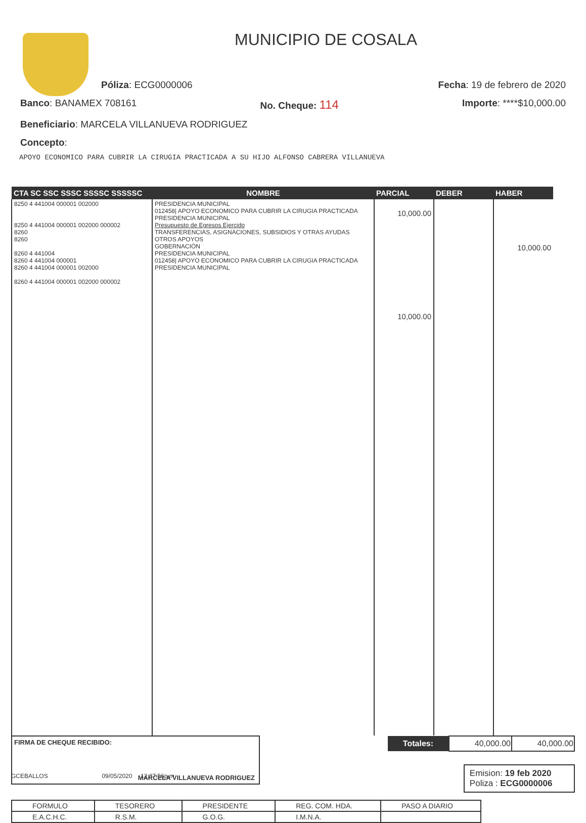MUNICIPIO DE COSALA
Póliza: ECG0000006 Fecha: 19 de febrero de 2020
Banco: BANAMEX 708161 No. Cheque: 114 Importe: ****$10,000.00
Beneficiario: MARCELA VILLANUEVA RODRIGUEZ
Concepto:
APOYO ECONOMICO PARA CUBRIR LA CIRUGIA PRACTICADA A SU HIJO ALFONSO CABRERA VILLANUEVA
| CTA SC SSC SSSC SSSSC SSSSSC | NOMBRE | PARCIAL | DEBER | HABER |
| --- | --- | --- | --- | --- |
| 8250 4 441004 000001 002000 8250 4 441004 000001 002000 000002 8260 8260 8260 4 441004 8260 4 441004 000001 8260 4 441004 000001 002000 8260 4 441004 000001 002000 000002 | PRESIDENCIA MUNICIPAL 012458/ APOYO ECONOMICO PARA CUBRIR LA CIRUGIA PRACTICADA PRESIDENCIA MUNICIPAL Presupuesto de Egresos Ejercido TRANSFERENCIAS, ASIGNACIONES, SUBSIDIOS Y OTRAS AYUDAS OTROS APOYOS GOBERNACIÓN PRESIDENCIA MUNICIPAL 012458/ APOYO ECONOMICO PARA CUBRIR LA CIRUGIA PRACTICADA PRESIDENCIA MUNICIPAL | 10,000.00 10,000.00 | | 10,000.00 |
FIRMA DE CHEQUE RECIBIDO:
MARCELA VILLANUEVA RODRIGUEZ
| Totales: | 40,000.00 | 40,000.00 |
Emision: 19 feb 2020
Poliza : ECG0000006
GCEBALLOS 09/05/2020 12:37:56p.m.
| FORMULO | TESORERO | PRESIDENTE | REG. COM. HDA. | PASO A DIARIO |
| E.A.C.H.C. | R.S.M. | G.O.G. | I.M.N.A. | |